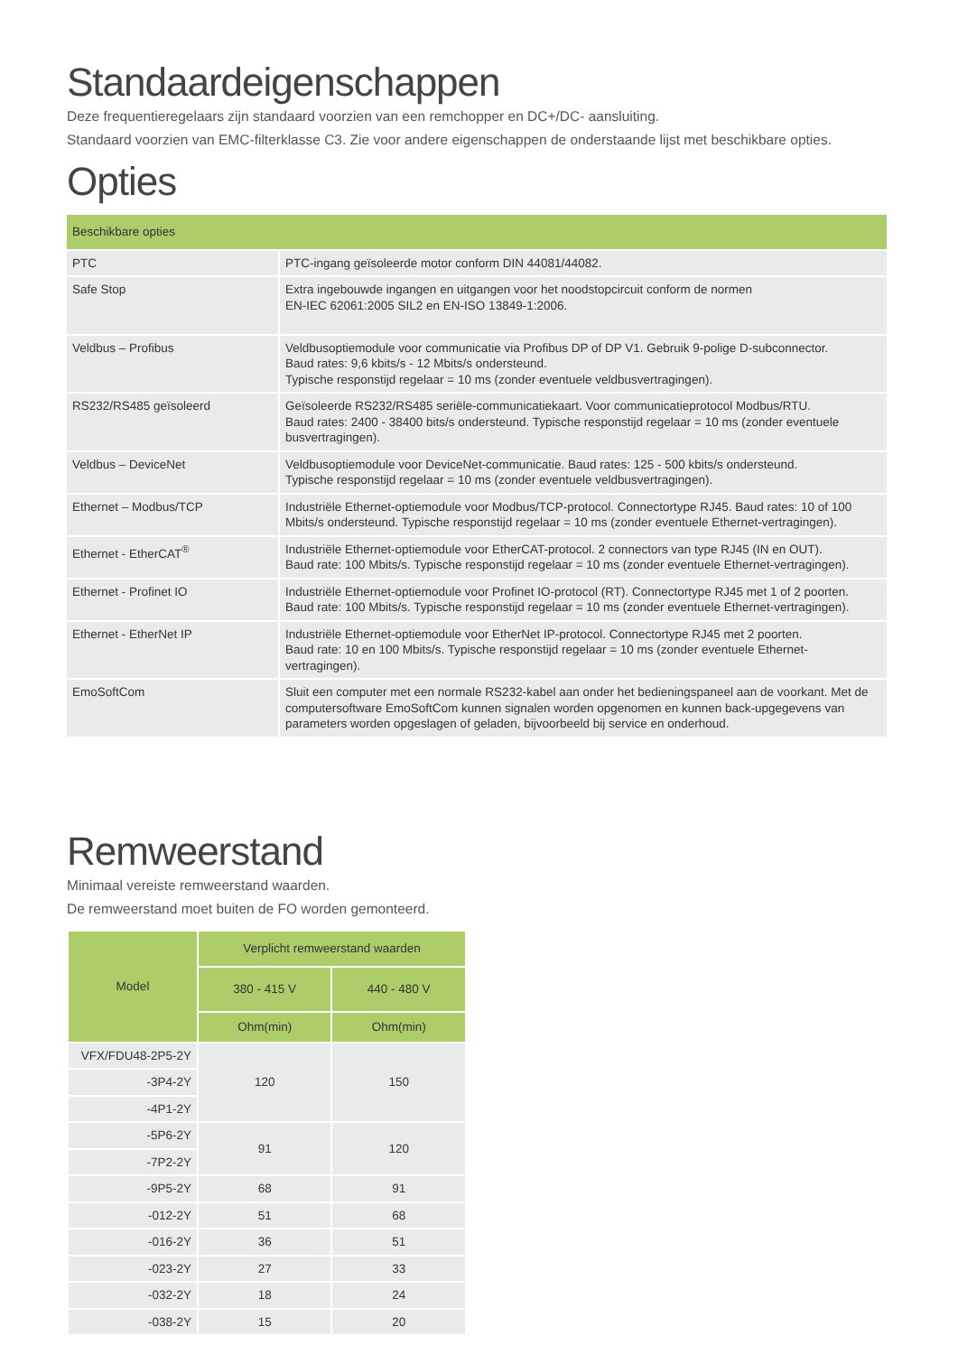Standaardeigenschappen
Deze frequentieregelaars zijn standaard voorzien van een remchopper en DC+/DC- aansluiting.
Standaard voorzien van EMC-filterklasse C3. Zie voor andere eigenschappen de onderstaande lijst met beschikbare opties.
Opties
| Beschikbare opties | |
| --- | --- |
| PTC | PTC-ingang geïsoleerde motor conform DIN 44081/44082. |
| Safe Stop | Extra ingebouwde ingangen en uitgangen voor het noodstopcircuit conform de normen EN-IEC 62061:2005 SIL2 en EN-ISO 13849-1:2006. |
| Veldbus – Profibus | Veldbusoptiemodule voor communicatie via Profibus DP of DP V1. Gebruik 9-polige D-subconnector. Baud rates: 9,6 kbits/s - 12 Mbits/s ondersteund. Typische responstijd regelaar = 10 ms (zonder eventuele veldbusvertragingen). |
| RS232/RS485 geïsoleerd | Geïsoleerde RS232/RS485 seriële-communicatiekaart. Voor communicatieprotocol Modbus/RTU. Baud rates: 2400 - 38400 bits/s ondersteund. Typische responstijd regelaar = 10 ms (zonder eventuele busvertragingen). |
| Veldbus – DeviceNet | Veldbusoptiemodule voor DeviceNet-communicatie. Baud rates: 125 - 500 kbits/s ondersteund. Typische responstijd regelaar = 10 ms (zonder eventuele veldbusvertragingen). |
| Ethernet – Modbus/TCP | Industriële Ethernet-optiemodule voor Modbus/TCP-protocol. Connectortype RJ45. Baud rates: 10 of 100 Mbits/s ondersteund. Typische responstijd regelaar = 10 ms (zonder eventuele Ethernet-vertragingen). |
| Ethernet - EtherCAT<sup>®</sup> | Industriële Ethernet-optiemodule voor EtherCAT-protocol. 2 connectors van type RJ45 (IN en OUT). Baud rate: 100 Mbits/s. Typische responstijd regelaar = 10 ms (zonder eventuele Ethernet-vertragingen). |
| Ethernet - Profinet IO | Industriële Ethernet-optiemodule voor Profinet IO-protocol (RT). Connectortype RJ45 met 1 of 2 poorten. Baud rate: 100 Mbits/s. Typische responstijd regelaar = 10 ms (zonder eventuele Ethernet-vertragingen). |
| Ethernet - EtherNet IP | Industriële Ethernet-optiemodule voor EtherNet IP-protocol. Connectortype RJ45 met 2 poorten. Baud rate: 10 en 100 Mbits/s. Typische responstijd regelaar = 10 ms (zonder eventuele Ethernet-vertragingen). |
| EmoSoftCom | Sluit een computer met een normale RS232-kabel aan onder het bedieningspaneel aan de voorkant. Met de computersoftware EmoSoftCom kunnen signalen worden opgenomen en kunnen back-upgegevens van parameters worden opgeslagen of geladen, bijvoorbeeld bij service en onderhoud. |
Remweerstand
Minimaal vereiste remweerstand waarden.
De remweerstand moet buiten de FO worden gemonteerd.
| Model | Verplicht remweerstand waarden | |
| --- | --- | --- |
| | 380 - 415 V | 440 - 480 V |
| | Ohm(min) | Ohm(min) |
| VFX/FDU48-2P5-2Y | 120 | 150 |
| -3P4-2Y | | |
| -4P1-2Y | | |
| -5P6-2Y | 91 | 120 |
| -7P2-2Y | | |
| -9P5-2Y | 68 | 91 |
| -012-2Y | 51 | 68 |
| -016-2Y | 36 | 51 |
| -023-2Y | 27 | 33 |
| -032-2Y | 18 | 24 |
| -038-2Y | 15 | 20 |